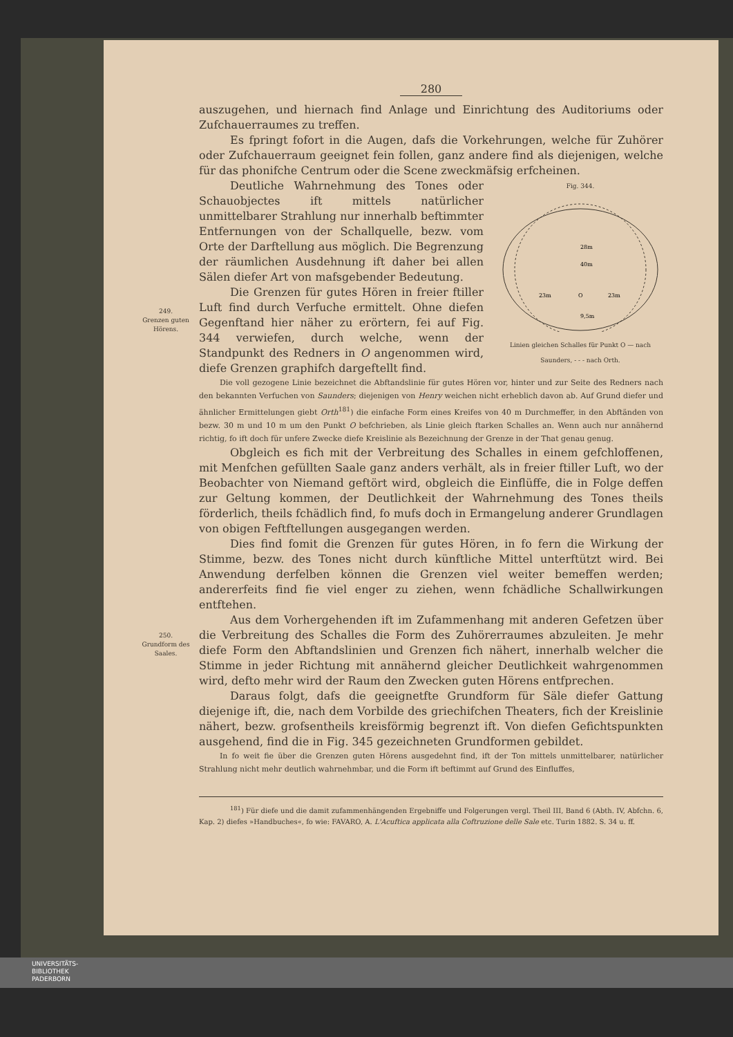280
auszugehen, und hiernach find Anlage und Einrichtung des Auditoriums oder Zufchauerraumes zu treffen.
Es fpringt fofort in die Augen, dafs die Vorkehrungen, welche für Zuhörer oder Zufchauerraum geeignet fein follen, ganz andere find als diejenigen, welche für das phonifche Centrum oder die Scene zweckmäfsig erfcheinen.
Fig. 344.
40m
23m
23m
28m
9,5m
O
Linien gleichen Schalles für Punkt O — nach Saunders, - - - nach Orth.
Deutliche Wahrnehmung des Tones oder Schauobjectes ift mittels natürlicher unmittelbarer Strahlung nur innerhalb beftimmter Entfernungen von der Schallquelle, bezw. vom Orte der Darftellung aus möglich. Die Begrenzung der räumlichen Ausdehnung ift daher bei allen Sälen diefer Art von mafsgebender Bedeutung.
249.
Grenzen guten Hörens.
Die Grenzen für gutes Hören in freier ftiller Luft find durch Verfuche ermittelt. Ohne diefen Gegenftand hier näher zu erörtern, fei auf Fig. 344 verwiefen, durch welche, wenn der Standpunkt des Redners in O angenommen wird, diefe Grenzen graphifch dargeftellt find.
Die voll gezogene Linie bezeichnet die Abftandslinie für gutes Hören vor, hinter und zur Seite des Redners nach den bekannten Verfuchen von Saunders; diejenigen von Henry weichen nicht erheblich davon ab. Auf Grund diefer und ähnlicher Ermittelungen giebt Orth<sup>181</sup>) die einfache Form eines Kreifes von 40 m Durchmeffer, in den Abftänden von bezw. 30 m und 10 m um den Punkt O befchrieben, als Linie gleich ftarken Schalles an. Wenn auch nur annähernd richtig, fo ift doch für unfere Zwecke diefe Kreislinie als Bezeichnung der Grenze in der That genau genug.
Obgleich es fich mit der Verbreitung des Schalles in einem gefchloffenen, mit Menfchen gefüllten Saale ganz anders verhält, als in freier ftiller Luft, wo der Beobachter von Niemand geftört wird, obgleich die Einflüffe, die in Folge deffen zur Geltung kommen, der Deutlichkeit der Wahrnehmung des Tones theils förderlich, theils fchädlich find, fo mufs doch in Ermangelung anderer Grundlagen von obigen Feftftellungen ausgegangen werden.
Dies find fomit die Grenzen für gutes Hören, in fo fern die Wirkung der Stimme, bezw. des Tones nicht durch künftliche Mittel unterftützt wird. Bei Anwendung derfelben können die Grenzen viel weiter bemeffen werden; andererfeits find fie viel enger zu ziehen, wenn fchädliche Schallwirkungen entftehen.
250.
Grundform des Saales.
Aus dem Vorhergehenden ift im Zufammenhang mit anderen Gefetzen über die Verbreitung des Schalles die Form des Zuhörerraumes abzuleiten. Je mehr diefe Form den Abftandslinien und Grenzen fich nähert, innerhalb welcher die Stimme in jeder Richtung mit annähernd gleicher Deutlichkeit wahrgenommen wird, defto mehr wird der Raum den Zwecken guten Hörens entfprechen.
Daraus folgt, dafs die geeignetfte Grundform für Säle diefer Gattung diejenige ift, die, nach dem Vorbilde des griechifchen Theaters, fich der Kreislinie nähert, bezw. grofsentheils kreisförmig begrenzt ift. Von diefen Gefichtspunkten ausgehend, find die in Fig. 345 gezeichneten Grundformen gebildet.
In fo weit fie über die Grenzen guten Hörens ausgedehnt find, ift der Ton mittels unmittelbarer, natürlicher Strahlung nicht mehr deutlich wahrnehmbar, und die Form ift beftimmt auf Grund des Einfluffes,
<sup>181</sup>) Für diefe und die damit zufammenhängenden Ergebniffe und Folgerungen vergl. Theil III, Band 6 (Abth. IV, Abfchn. 6, Kap. 2) diefes »Handbuches«, fo wie: FAVARO, A. L'Acuftica applicata alla Coftruzione delle Sale etc. Turin 1882. S. 34 u. ff.
UNIVERSITÄTS-
BIBLIOTHEK
PADERBORN